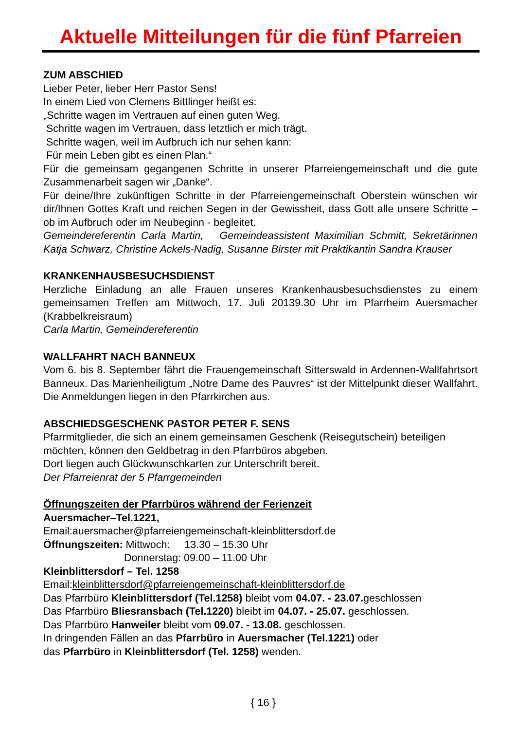Aktuelle Mitteilungen für die fünf Pfarreien
ZUM ABSCHIED
Lieber Peter, lieber Herr Pastor Sens!
In einem Lied von Clemens Bittlinger heißt es:
„Schritte wagen im Vertrauen auf einen guten Weg.
Schritte wagen im Vertrauen, dass letztlich er mich trägt.
Schritte wagen, weil im Aufbruch ich nur sehen kann:
Für mein Leben gibt es einen Plan.“
Für die gemeinsam gegangenen Schritte in unserer Pfarreiengemeinschaft und die gute Zusammenarbeit sagen wir „Danke“.
Für deine/Ihre zukünftigen Schritte in der Pfarreiengemeinschaft Oberstein wünschen wir dir/Ihnen Gottes Kraft und reichen Segen in der Gewissheit, dass Gott alle unsere Schritte – ob im Aufbruch oder im Neubeginn - begleitet.
Gemeindereferentin Carla Martin, Gemeindeassistent Maximilian Schmitt, Sekretärinnen Katja Schwarz, Christine Ackels-Nadig, Susanne Birster mit Praktikantin Sandra Krauser
KRANKENHAUSBESUCHSDIENST
Herzliche Einladung an alle Frauen unseres Krankenhausbesuchsdienstes zu einem gemeinsamen Treffen am Mittwoch, 17. Juli 20139.30 Uhr im Pfarrheim Auersmacher (Krabbelkreisraum)
Carla Martin, Gemeindereferentin
WALLFAHRT NACH BANNEUX
Vom 6. bis 8. September fährt die Frauengemeinschaft Sitterswald in Ardennen-Wallfahrtsort Banneux. Das Marienheiligtum „Notre Dame des Pauvres“ ist der Mittelpunkt dieser Wallfahrt. Die Anmeldungen liegen in den Pfarrkirchen aus.
ABSCHIEDSGESCHENK PASTOR PETER F. SENS
Pfarrmitglieder, die sich an einem gemeinsamen Geschenk (Reisegutschein) beteiligen möchten, können den Geldbetrag in den Pfarrbüros abgeben.
Dort liegen auch Glückwunschkarten zur Unterschrift bereit.
Der Pfarreienrat der 5 Pfarrgemeinden
Öffnungszeiten der Pfarrbüros während der Ferienzeit
Auersmacher–Tel.1221,
Email:auersmacher@pfarreiengemeinschaft-kleinblittersdorf.de
Öffnungszeiten: Mittwoch: 13.30 – 15.30 Uhr
Donnerstag: 09.00 – 11.00 Uhr
Kleinblittersdorf – Tel. 1258
Email:kleinblittersdorf@pfarreiengemeinschaft-kleinblittersdorf.de
Das Pfarrbüro Kleinblittersdorf (Tel.1258) bleibt vom 04.07. - 23.07. geschlossen
Das Pfarrbüro Bliesransbach (Tel.1220) bleibt im 04.07. - 25.07. geschlossen.
Das Pfarrbüro Hanweiler bleibt vom 09.07. - 13.08. geschlossen.
In dringenden Fällen an das Pfarrbüro in Auersmacher (Tel.1221) oder
das Pfarrbüro in Kleinblittersdorf (Tel. 1258) wenden.
{ 16 }